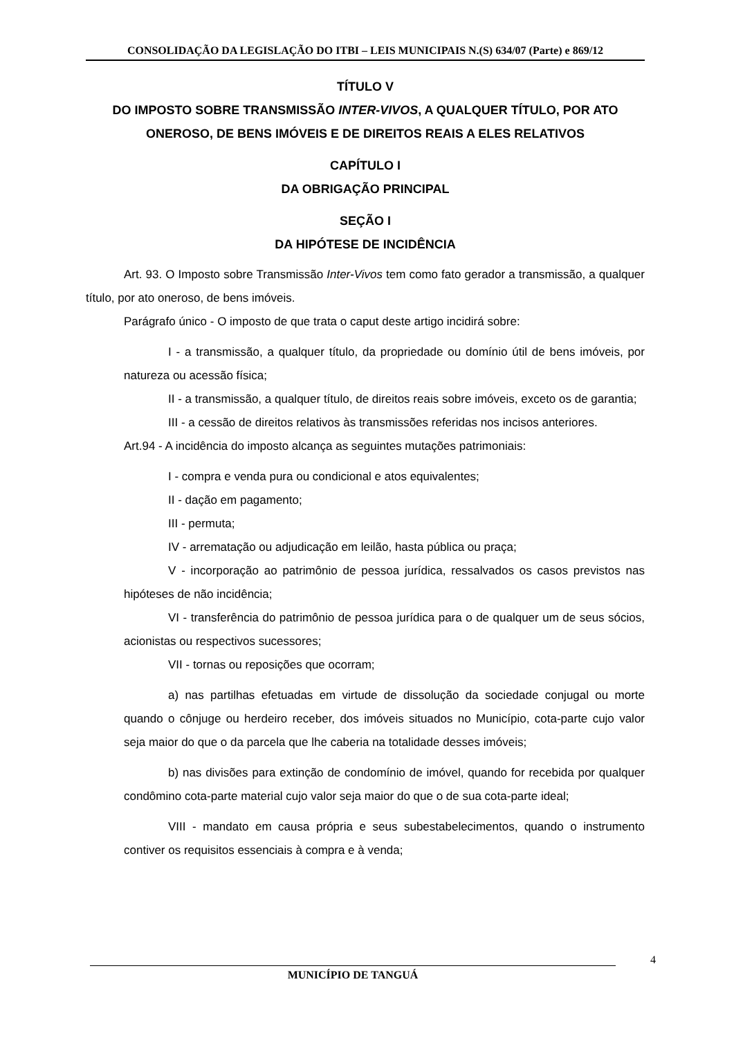CONSOLIDAÇÃO DA LEGISLAÇÃO DO ITBI – LEIS MUNICIPAIS N.(S) 634/07 (Parte) e 869/12
TÍTULO V
DO IMPOSTO SOBRE TRANSMISSÃO INTER-VIVOS, A QUALQUER TÍTULO, POR ATO ONEROSO, DE BENS IMÓVEIS E DE DIREITOS REAIS A ELES RELATIVOS
CAPÍTULO I
DA OBRIGAÇÃO PRINCIPAL
SEÇÃO I
DA HIPÓTESE DE INCIDÊNCIA
Art. 93. O Imposto sobre Transmissão Inter-Vivos tem como fato gerador a transmissão, a qualquer título, por ato oneroso, de bens imóveis.
Parágrafo único - O imposto de que trata o caput deste artigo incidirá sobre:
I - a transmissão, a qualquer título, da propriedade ou domínio útil de bens imóveis, por natureza ou acessão física;
II - a transmissão, a qualquer título, de direitos reais sobre imóveis, exceto os de garantia;
III - a cessão de direitos relativos às transmissões referidas nos incisos anteriores.
Art.94 - A incidência do imposto alcança as seguintes mutações patrimoniais:
I - compra e venda pura ou condicional e atos equivalentes;
II - dação em pagamento;
III - permuta;
IV - arrematação ou adjudicação em leilão, hasta pública ou praça;
V - incorporação ao patrimônio de pessoa jurídica, ressalvados os casos previstos nas hipóteses de não incidência;
VI - transferência do patrimônio de pessoa jurídica para o de qualquer um de seus sócios, acionistas ou respectivos sucessores;
VII - tornas ou reposições que ocorram;
a) nas partilhas efetuadas em virtude de dissolução da sociedade conjugal ou morte quando o cônjuge ou herdeiro receber, dos imóveis situados no Município, cota-parte cujo valor seja maior do que o da parcela que lhe caberia na totalidade desses imóveis;
b) nas divisões para extinção de condomínio de imóvel, quando for recebida por qualquer condômino cota-parte material cujo valor seja maior do que o de sua cota-parte ideal;
VIII - mandato em causa própria e seus subestabelecimentos, quando o instrumento contiver os requisitos essenciais à compra e à venda;
4
MUNICÍPIO DE TANGUÁ